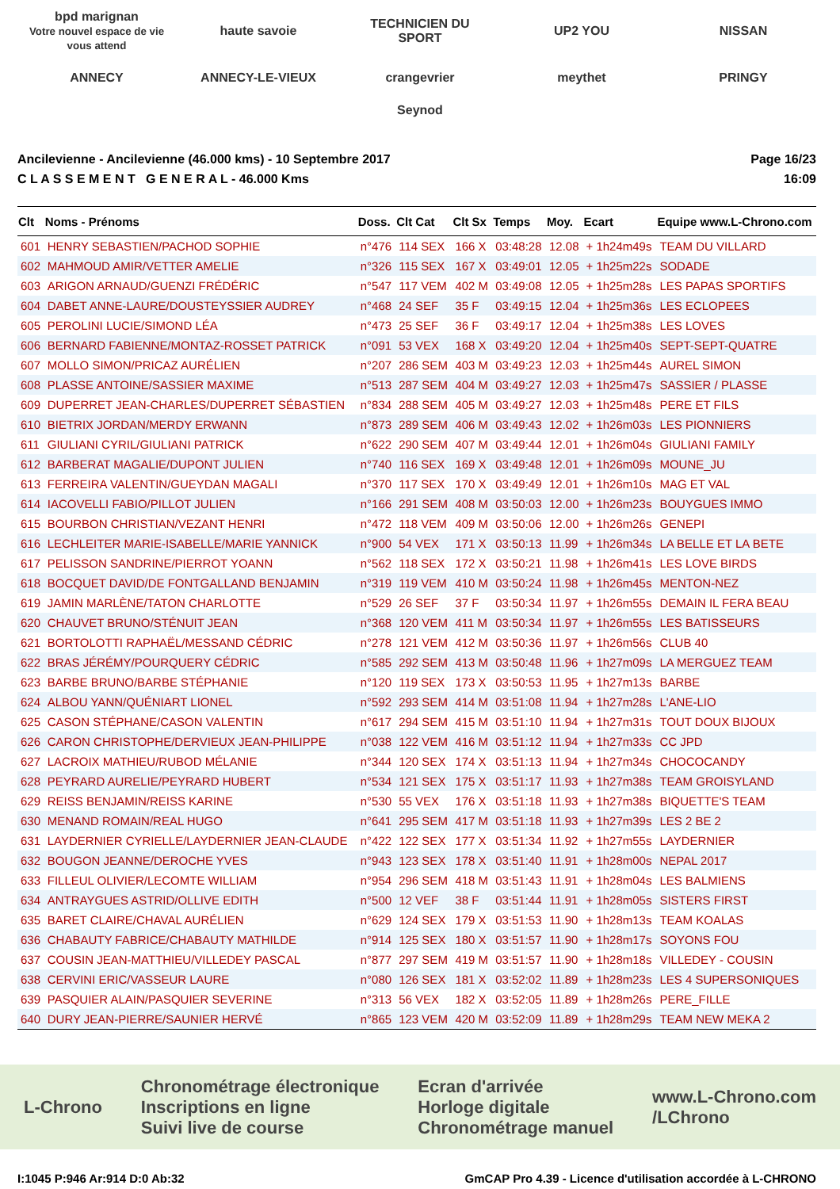bpd marignan
Votre nouvel espace de vie vous attend haute savoie TECHNICIEN DU SPORT UP2 YOU NISSAN ANNECY ANNECY-LE-VIEUX crangevrier meythet PRINGY Seynod
Ancilevienne - Ancilevienne (46.000 kms) - 10 Septembre 2017
C L A S S E M E N T G E N E R A L - 46.000 Kms
Page 16/23
16:09
| Clt | Noms - Prénoms | Doss. | Clt Cat | Clt Sx | Temps | Moy. | Ecart | Equipe www.L-Chrono.com |
| --- | --- | --- | --- | --- | --- | --- | --- | --- |
| 601 | HENRY SEBASTIEN/PACHOD SOPHIE | n°476 | 114 SEX | 166 X | 03:48:28 | 12.08 | + 1h24m49s | TEAM DU VILLARD |
| 602 | MAHMOUD AMIR/VETTER AMELIE | n°326 | 115 SEX | 167 X | 03:49:01 | 12.05 | + 1h25m22s | SODADE |
| 603 | ARIGON ARNAUD/GUENZI FRÉDÉRIC | n°547 | 117 VEM | 402 M | 03:49:08 | 12.05 | + 1h25m28s | LES PAPAS SPORTIFS |
| 604 | DABET ANNE-LAURE/DOUSTEYSSIER AUDREY | n°468 | 24 SEF | 35 F | 03:49:15 | 12.04 | + 1h25m36s | LES ECLOPEES |
| 605 | PEROLINI LUCIE/SIMOND LÉA | n°473 | 25 SEF | 36 F | 03:49:17 | 12.04 | + 1h25m38s | LES LOVES |
| 606 | BERNARD FABIENNE/MONTAZ-ROSSET PATRICK | n°091 | 53 VEX | 168 X | 03:49:20 | 12.04 | + 1h25m40s | SEPT-SEPT-QUATRE |
| 607 | MOLLO SIMON/PRICAZ AURÉLIEN | n°207 | 286 SEM | 403 M | 03:49:23 | 12.03 | + 1h25m44s | AUREL SIMON |
| 608 | PLASSE ANTOINE/SASSIER MAXIME | n°513 | 287 SEM | 404 M | 03:49:27 | 12.03 | + 1h25m47s | SASSIER / PLASSE |
| 609 | DUPERRET JEAN-CHARLES/DUPERRET SÉBASTIEN | n°834 | 288 SEM | 405 M | 03:49:27 | 12.03 | + 1h25m48s | PERE ET FILS |
| 610 | BIETRIX JORDAN/MERDY ERWANN | n°873 | 289 SEM | 406 M | 03:49:43 | 12.02 | + 1h26m03s | LES PIONNIERS |
| 611 | GIULIANI CYRIL/GIULIANI PATRICK | n°622 | 290 SEM | 407 M | 03:49:44 | 12.01 | + 1h26m04s | GIULIANI FAMILY |
| 612 | BARBERAT MAGALIE/DUPONT JULIEN | n°740 | 116 SEX | 169 X | 03:49:48 | 12.01 | + 1h26m09s | MOUNE_JU |
| 613 | FERREIRA VALENTIN/GUEYDAN MAGALI | n°370 | 117 SEX | 170 X | 03:49:49 | 12.01 | + 1h26m10s | MAG ET VAL |
| 614 | IACOVELLI FABIO/PILLOT JULIEN | n°166 | 291 SEM | 408 M | 03:50:03 | 12.00 | + 1h26m23s | BOUYGUES IMMO |
| 615 | BOURBON CHRISTIAN/VEZANT HENRI | n°472 | 118 VEM | 409 M | 03:50:06 | 12.00 | + 1h26m26s | GENEPI |
| 616 | LECHLEITER MARIE-ISABELLE/MARIE YANNICK | n°900 | 54 VEX | 171 X | 03:50:13 | 11.99 | + 1h26m34s | LA BELLE ET LA BETE |
| 617 | PELISSON SANDRINE/PIERROT YOANN | n°562 | 118 SEX | 172 X | 03:50:21 | 11.98 | + 1h26m41s | LES LOVE BIRDS |
| 618 | BOCQUET DAVID/DE FONTGALLAND BENJAMIN | n°319 | 119 VEM | 410 M | 03:50:24 | 11.98 | + 1h26m45s | MENTON-NEZ |
| 619 | JAMIN MARLÈNE/TATON CHARLOTTE | n°529 | 26 SEF | 37 F | 03:50:34 | 11.97 | + 1h26m55s | DEMAIN IL FERA BEAU |
| 620 | CHAUVET BRUNO/STÉNUIT JEAN | n°368 | 120 VEM | 411 M | 03:50:34 | 11.97 | + 1h26m55s | LES BATISSEURS |
| 621 | BORTOLOTTI RAPHAËL/MESSAND CÉDRIC | n°278 | 121 VEM | 412 M | 03:50:36 | 11.97 | + 1h26m56s | CLUB 40 |
| 622 | BRAS JÉRÉMY/POURQUERY CÉDRIC | n°585 | 292 SEM | 413 M | 03:50:48 | 11.96 | + 1h27m09s | LA MERGUEZ TEAM |
| 623 | BARBE BRUNO/BARBE STÉPHANIE | n°120 | 119 SEX | 173 X | 03:50:53 | 11.95 | + 1h27m13s | BARBE |
| 624 | ALBOU YANN/QUÉNIART LIONEL | n°592 | 293 SEM | 414 M | 03:51:08 | 11.94 | + 1h27m28s | L'ANE-LIO |
| 625 | CASON STÉPHANE/CASON VALENTIN | n°617 | 294 SEM | 415 M | 03:51:10 | 11.94 | + 1h27m31s | TOUT DOUX BIJOUX |
| 626 | CARON CHRISTOPHE/DERVIEUX JEAN-PHILIPPE | n°038 | 122 VEM | 416 M | 03:51:12 | 11.94 | + 1h27m33s | CC JPD |
| 627 | LACROIX MATHIEU/RUBOD MÉLANIE | n°344 | 120 SEX | 174 X | 03:51:13 | 11.94 | + 1h27m34s | CHOCOCANDY |
| 628 | PEYRARD AURELIE/PEYRARD HUBERT | n°534 | 121 SEX | 175 X | 03:51:17 | 11.93 | + 1h27m38s | TEAM GROISYLAND |
| 629 | REISS BENJAMIN/REISS KARINE | n°530 | 55 VEX | 176 X | 03:51:18 | 11.93 | + 1h27m38s | BIQUETTE'S TEAM |
| 630 | MENAND ROMAIN/REAL HUGO | n°641 | 295 SEM | 417 M | 03:51:18 | 11.93 | + 1h27m39s | LES 2 BE 2 |
| 631 | LAYDERNIER CYRIELLE/LAYDERNIER JEAN-CLAUDE | n°422 | 122 SEX | 177 X | 03:51:34 | 11.92 | + 1h27m55s | LAYDERNIER |
| 632 | BOUGON JEANNE/DEROCHE YVES | n°943 | 123 SEX | 178 X | 03:51:40 | 11.91 | + 1h28m00s | NEPAL 2017 |
| 633 | FILLEUL OLIVIER/LECOMTE WILLIAM | n°954 | 296 SEM | 418 M | 03:51:43 | 11.91 | + 1h28m04s | LES BALMIENS |
| 634 | ANTRAYGUES ASTRID/OLLIVE EDITH | n°500 | 12 VEF | 38 F | 03:51:44 | 11.91 | + 1h28m05s | SISTERS FIRST |
| 635 | BARET CLAIRE/CHAVAL AURÉLIEN | n°629 | 124 SEX | 179 X | 03:51:53 | 11.90 | + 1h28m13s | TEAM KOALAS |
| 636 | CHABAUTY FABRICE/CHABAUTY MATHILDE | n°914 | 125 SEX | 180 X | 03:51:57 | 11.90 | + 1h28m17s | SOYONS FOU |
| 637 | COUSIN JEAN-MATTHIEU/VILLEDEY PASCAL | n°877 | 297 SEM | 419 M | 03:51:57 | 11.90 | + 1h28m18s | VILLEDEY - COUSIN |
| 638 | CERVINI ERIC/VASSEUR LAURE | n°080 | 126 SEX | 181 X | 03:52:02 | 11.89 | + 1h28m23s | LES 4 SUPERSONIQUES |
| 639 | PASQUIER ALAIN/PASQUIER SEVERINE | n°313 | 56 VEX | 182 X | 03:52:05 | 11.89 | + 1h28m26s | PERE_FILLE |
| 640 | DURY JEAN-PIERRE/SAUNIER HERVÉ | n°865 | 123 VEM | 420 M | 03:52:09 | 11.89 | + 1h28m29s | TEAM NEW MEKA 2 |
L-Chrono Chronométrage électronique
Inscriptions en ligne
Suivi live de course Ecran d'arrivée
Horloge digitale
Chronométrage manuel www.L-Chrono.com
/LChrono
I:1045 P:946 Ar:914 D:0 Ab:32 GmCAP Pro 4.39 - Licence d'utilisation accordée à L-CHRONO